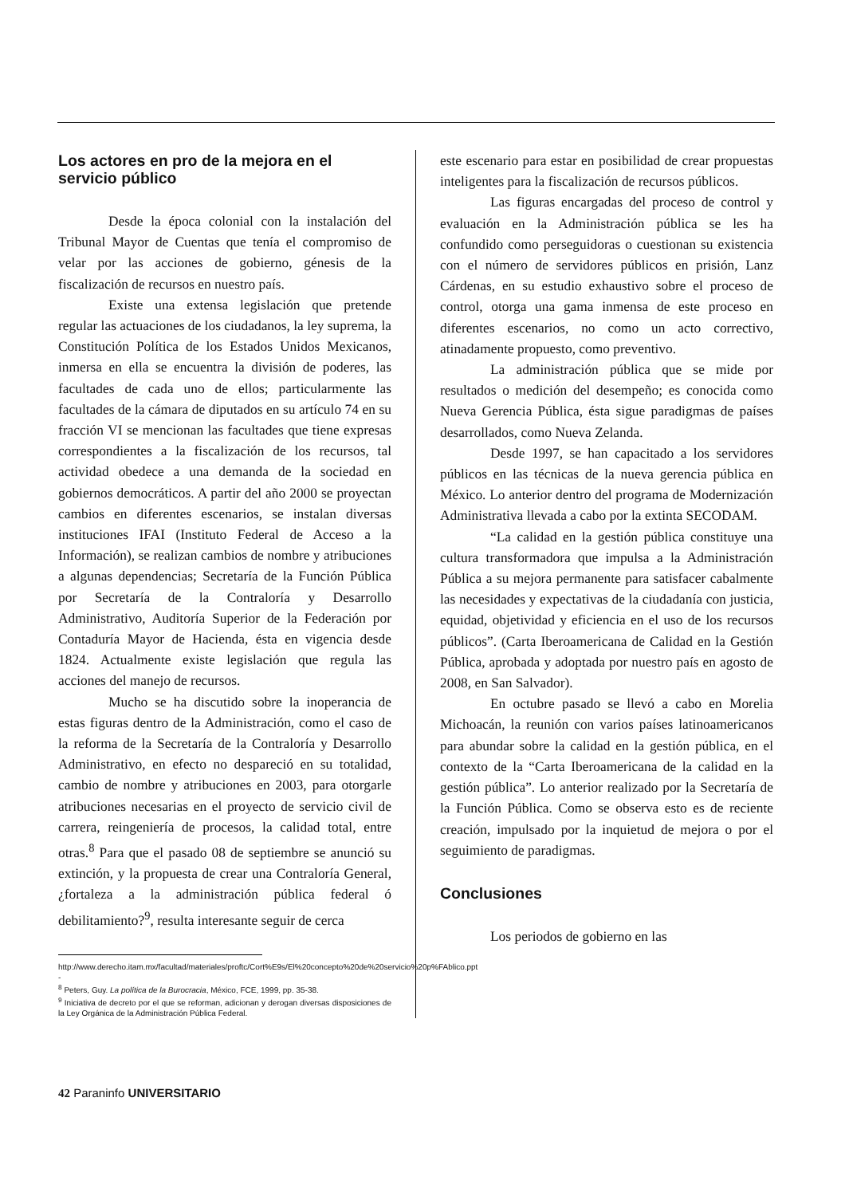Los actores en pro de la mejora en el servicio público
Desde la época colonial con la instalación del Tribunal Mayor de Cuentas que tenía el compromiso de velar por las acciones de gobierno, génesis de la fiscalización de recursos en nuestro país.
Existe una extensa legislación que pretende regular las actuaciones de los ciudadanos, la ley suprema, la Constitución Política de los Estados Unidos Mexicanos, inmersa en ella se encuentra la división de poderes, las facultades de cada uno de ellos; particularmente las facultades de la cámara de diputados en su artículo 74 en su fracción VI se mencionan las facultades que tiene expresas correspondientes a la fiscalización de los recursos, tal actividad obedece a una demanda de la sociedad en gobiernos democráticos. A partir del año 2000 se proyectan cambios en diferentes escenarios, se instalan diversas instituciones IFAI (Instituto Federal de Acceso a la Información), se realizan cambios de nombre y atribuciones a algunas dependencias; Secretaría de la Función Pública por Secretaría de la Contraloría y Desarrollo Administrativo, Auditoría Superior de la Federación por Contaduría Mayor de Hacienda, ésta en vigencia desde 1824. Actualmente existe legislación que regula las acciones del manejo de recursos.
Mucho se ha discutido sobre la inoperancia de estas figuras dentro de la Administración, como el caso de la reforma de la Secretaría de la Contraloría y Desarrollo Administrativo, en efecto no despareció en su totalidad, cambio de nombre y atribuciones en 2003, para otorgarle atribuciones necesarias en el proyecto de servicio civil de carrera, reingeniería de procesos, la calidad total, entre otras.<sup>8</sup> Para que el pasado 08 de septiembre se anunció su extinción, y la propuesta de crear una Contraloría General, ¿fortaleza a la administración pública federal ó debilitamiento?<sup>9</sup>, resulta interesante seguir de cerca
http://www.derecho.itam.mx/facultad/materiales/proftc/Cort%E9s/El%20concepto%20de%20servicio%20p%FAblico.ppt -
<sup>8</sup> Peters, Guy. La política de la Burocracia, México, FCE, 1999, pp. 35-38.
<sup>9</sup> Iniciativa de decreto por el que se reforman, adicionan y derogan diversas disposiciones de la Ley Orgánica de la Administración Pública Federal.
este escenario para estar en posibilidad de crear propuestas inteligentes para la fiscalización de recursos públicos.
Las figuras encargadas del proceso de control y evaluación en la Administración pública se les ha confundido como perseguidoras o cuestionan su existencia con el número de servidores públicos en prisión, Lanz Cárdenas, en su estudio exhaustivo sobre el proceso de control, otorga una gama inmensa de este proceso en diferentes escenarios, no como un acto correctivo, atinadamente propuesto, como preventivo.
La administración pública que se mide por resultados o medición del desempeño; es conocida como Nueva Gerencia Pública, ésta sigue paradigmas de países desarrollados, como Nueva Zelanda.
Desde 1997, se han capacitado a los servidores públicos en las técnicas de la nueva gerencia pública en México. Lo anterior dentro del programa de Modernización Administrativa llevada a cabo por la extinta SECODAM.
“La calidad en la gestión pública constituye una cultura transformadora que impulsa a la Administración Pública a su mejora permanente para satisfacer cabalmente las necesidades y expectativas de la ciudadanía con justicia, equidad, objetividad y eficiencia en el uso de los recursos públicos”. (Carta Iberoamericana de Calidad en la Gestión Pública, aprobada y adoptada por nuestro país en agosto de 2008, en San Salvador).
En octubre pasado se llevó a cabo en Morelia Michoacán, la reunión con varios países latinoamericanos para abundar sobre la calidad en la gestión pública, en el contexto de la “Carta Iberoamericana de la calidad en la gestión pública”. Lo anterior realizado por la Secretaría de la Función Pública. Como se observa esto es de reciente creación, impulsado por la inquietud de mejora o por el seguimiento de paradigmas.
Conclusiones
Los periodos de gobierno en las
42 Paraninfo UNIVERSITARIO